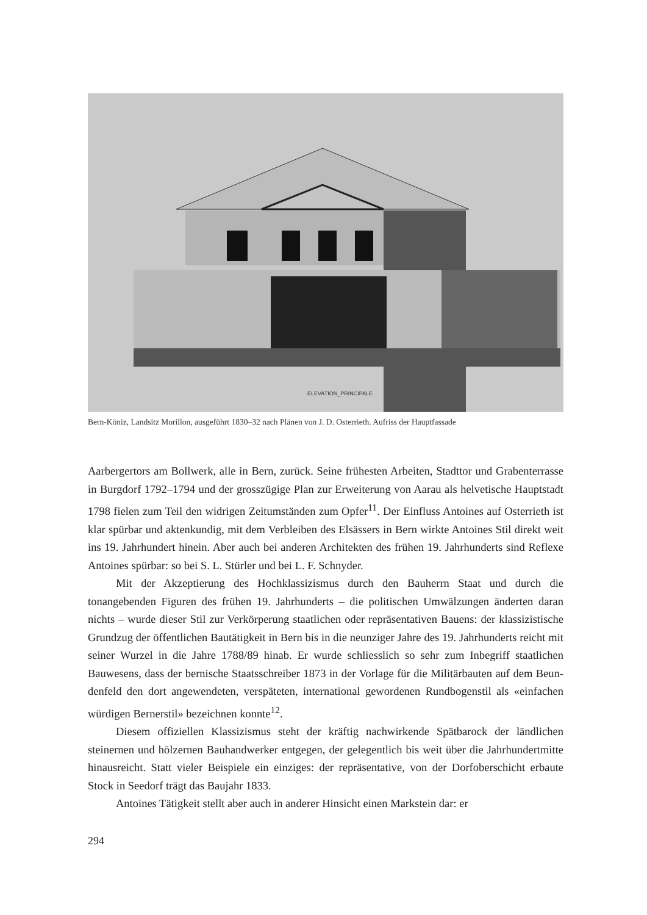ELEVATION_PRINCIPALE
Bern-Köniz, Landsitz Morillon, ausgeführt 1830–32 nach Plänen von J. D. Osterrieth. Aufriss der Haupt­fassade
Aarbergertors am Bollwerk, alle in Bern, zurück. Seine frühesten Arbeiten, Stadttor und Grabenterrasse in Burgdorf 1792–1794 und der grosszügige Plan zur Erweiterung von Aarau als helvetische Hauptstadt 1798 fielen zum Teil den widrigen Zeitumstän­den zum Opfer<sup>11</sup>. Der Einfluss Antoines auf Osterrieth ist klar spürbar und aktenkun­dig, mit dem Verbleiben des Elsässers in Bern wirkte Antoines Stil direkt weit ins 19. Jahrhundert hinein. Aber auch bei anderen Architekten des frühen 19. Jahrhun­derts sind Reflexe Antoines spürbar: so bei S. L. Stürler und bei L. F. Schnyder.
Mit der Akzeptierung des Hochklassizismus durch den Bauherrn Staat und durch die tonangebenden Figuren des frühen 19. Jahrhunderts – die politischen Umwälzun­gen änderten daran nichts – wurde dieser Stil zur Verkörperung staatlichen oder reprä­sentativen Bauens: der klassizistische Grundzug der öffentlichen Bautätigkeit in Bern bis in die neunziger Jahre des 19. Jahrhunderts reicht mit seiner Wurzel in die Jahre 1788/89 hinab. Er wurde schliesslich so sehr zum Inbegriff staatlichen Bauwesens, dass der bernische Staatsschreiber 1873 in der Vorlage für die Militärbauten auf dem Beun­denfeld den dort angewendeten, verspäteten, international gewordenen Rundbogenstil als «einfachen würdigen Bernerstil» bezeichnen konnte<sup>12</sup>.
Diesem offiziellen Klassizismus steht der kräftig nachwirkende Spätbarock der ländlichen steinernen und hölzernen Bauhandwerker entgegen, der gelegentlich bis weit über die Jahrhundertmitte hinausreicht. Statt vieler Beispiele ein einziges: der reprä­sentative, von der Dorfoberschicht erbaute Stock in Seedorf trägt das Baujahr 1833.
Antoines Tätigkeit stellt aber auch in anderer Hinsicht einen Markstein dar: er
294